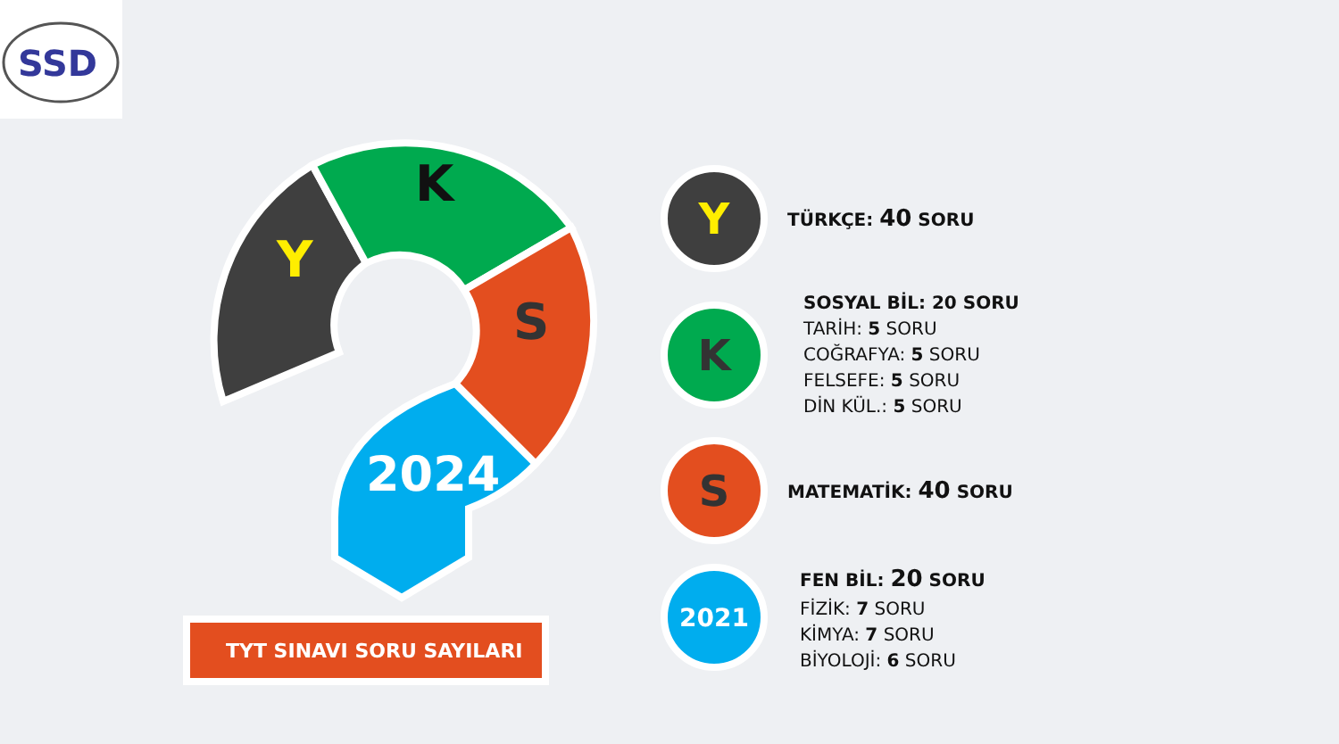SSD
Y
K
S
2024
TYT SINAVI SORU SAYILARI
Y
TÜRKÇE: 40 SORU
K
SOSYAL BİL: 20 SORU
TARİH: 5 SORU
COĞRAFYA: 5 SORU
FELSEFE: 5 SORU
DİN KÜL.: 5 SORU
S
MATEMATİK: 40 SORU
2021
FEN BİL: 20 SORU
FİZİK: 7 SORU
KİMYA: 7 SORU
BİYOLOJİ: 6 SORU